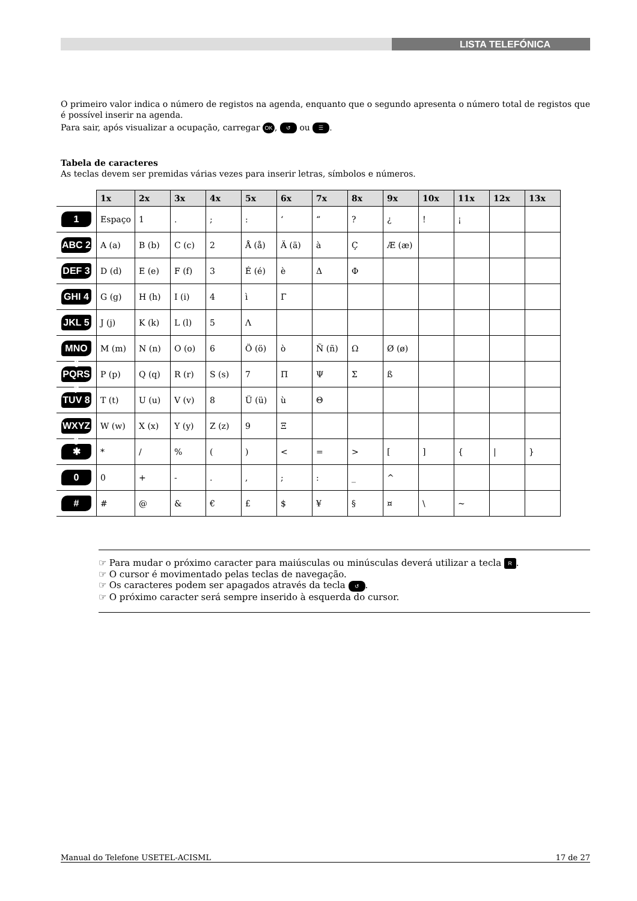LISTA TELEFÓNICA
O primeiro valor indica o número de registos na agenda, enquanto que o segundo apresenta o número total de registos que é possível inserir na agenda.
Para sair, após visualizar a ocupação, carregar OK, ↺ ou ☰.
Tabela de caracteres
As teclas devem ser premidas várias vezes para inserir letras, símbolos e números.
| | 1x | 2x | 3x | 4x | 5x | 6x | 7x | 8x | 9x | 10x | 11x | 12x | 13x |
| --- | --- | --- | --- | --- | --- | --- | --- | --- | --- | --- | --- | --- | --- |
| 1 | Espaço | 1 | . | ; | : | ‘ | “ | ? | ¿ | ! | ¡ | | |
| ABC 2 | A (a) | B (b) | C (c) | 2 | Å (å) | Ä (ä) | à | Ç | Æ (æ) | | | | |
| DEF 3 | D (d) | E (e) | F (f) | 3 | É (é) | è | Δ | Φ | | | | | |
| GHI 4 | G (g) | H (h) | I (i) | 4 | ì | Γ | | | | | | | |
| JKL 5 | J (j) | K (k) | L (l) | 5 | Λ | | | | | | | | |
| MNO 6 | M (m) | N (n) | O (o) | 6 | Ö (ö) | ò | Ñ (ñ) | Ω | Ø (ø) | | | | |
| PQRS 7 | P (p) | Q (q) | R (r) | S (s) | 7 | Π | Ψ | Σ | ß | | | | |
| TUV 8 | T (t) | U (u) | V (v) | 8 | Ü (ü) | ù | Θ | | | | | | |
| WXYZ 9 | W (w) | X (x) | Y (y) | Z (z) | 9 | Ξ | | | | | | | |
| ✱ | * | / | % | ( | ) | < | = | > | [ | ] | { | / | } |
| 0 | 0 | + | - | . | , | ; | : | _ | ^ | | | | |
| # | # | @ | & | € | £ | $ | ¥ | § | ¤ | \ | ~ | | |
☞ Para mudar o próximo caracter para maiúsculas ou minúsculas deverá utilizar a tecla R.
☞ O cursor é movimentado pelas teclas de navegação.
☞ Os caracteres podem ser apagados através da tecla ↺.
☞ O próximo caracter será sempre inserido à esquerda do cursor.
Manual do Telefone USETEL-ACISML 17 de 27